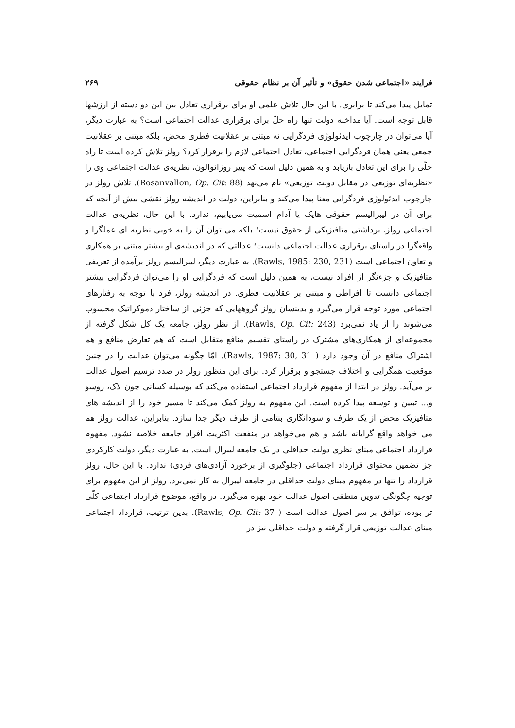فرایند «اجتماعی شدن حقوق» و تأثیر آن بر نظام حقوقی ۲۶۹
تمایل پیدا می‌کند تا برابری. با این حال تلاش علمی او برای برقراری تعادل بین این دو دسته از ارزشها قابل توجه است. آیا مداخله دولت تنها راه حلّ برای برقراری عدالت اجتماعی است؟ به عبارت دیگر، آیا می‌توان در چارچوب ایدئولوژی فردگرایی نه مبتنی بر عقلانیت فطری محض، بلکه مبتنی بر عقلانیت جمعی یعنی همان فردگرایی اجتماعی، تعادل اجتماعی لازم را برقرار کرد؟ رولز تلاش کرده است تا راه حلّی را برای این تعادل بازیابد و به همین دلیل است که پییر روزانوالون، نظریه‌ی عدالت اجتماعی وی را «نظریه‌ای توزیعی در مقابل دولت توزیعی» نام می‌نهد (Rosanvallon, Op. Cit: 88). تلاش رولز در چارچوب ایدئولوژی فردگرایی معنا پیدا می‌کند و بنابراین، دولت در اندیشه رولز نقشی بیش از آنچه که برای آن در لیبرالیسم حقوقی هایک یا آدام اسمیت می‌یابیم، ندارد. با این حال، نظریه‌ی عدالت اجتماعی رولز، برداشتی متافیزیکی از حقوق نیست؛ بلکه می توان آن را به خوبی نظریه ای عملگرا و واقعگرا در راستای برقراری عدالت اجتماعی دانست؛ عدالتی که در اندیشه‌ی او بیشتر مبتنی بر همکاری و تعاون اجتماعی است (Rawls, 1985: 230, 231). به عبارت دیگر، لیبرالیسم رولز برآمده از تعریفی متافیزیک و جزءنگر از افراد نیست، به همین دلیل است که فردگرایی او را می‌توان فردگرایی بیشتر اجتماعی دانست تا افراطی و مبتنی بر عقلانیت فطری. در اندیشه رولز، فرد با توجه به رفتارهای اجتماعی مورد توجه قرار می‌گیرد و بدینسان رولز گروههایی که جزئی از ساختار دموکراتیک محسوب می‌شوند را از یاد نمی‌برد (Rawls, Op. Cit: 243). از نظر رولز، جامعه یک کل شکل گرفته از مجموعه‌ای از همکاری‌های مشترک در راستای تقسیم منافع متقابل است که هم تعارض منافع و هم اشتراک منافع در آن وجود دارد ( Rawls, 1987: 30, 31). امّا چگونه می‌توان عدالت را در چنین موقعیت همگرایی و اختلاف جستجو و برقرار کرد. برای این منظور رولز در صدد ترسیم اصول عدالت بر می‌آید. رولز در ابتدا از مفهوم قرارداد اجتماعی استفاده می‌کند که بوسیله کسانی چون لاک، روسو و... تبیین و توسعه پیدا کرده است. این مفهوم به رولز کمک می‌کند تا مسیر خود را از اندیشه های متافیزیک محض از یک طرف و سودانگاری بنتامی از طرف دیگر جدا سازد. بنابراین، عدالت رولز هم می خواهد واقع گرایانه باشد و هم می‌خواهد در منفعت اکثریت افراد جامعه خلاصه نشود. مفهوم قرارداد اجتماعی مبنای نظری دولت حداقلی در یک جامعه لیبرال است. به عبارت دیگر، دولت کارکردی جز تضمین محتوای قرارداد اجتماعی (جلوگیری از برخورد آزادی‌های فردی) ندارد. با این حال، رولز قرارداد را تنها در مفهوم مبنای دولت حداقلی در جامعه لیبرال به کار نمی‌برد. رولز از این مفهوم برای توجیه چگونگی تدوین منطقی اصول عدالت خود بهره می‌گیرد. در واقع، موضوع قرارداد اجتماعی کلّی تر بوده، توافق بر سر اصول عدالت است ( Rawls, Op. Cit: 37). بدین ترتیب، قرارداد اجتماعی مبنای عدالت توزیعی قرار گرفته و دولت حداقلی نیز در